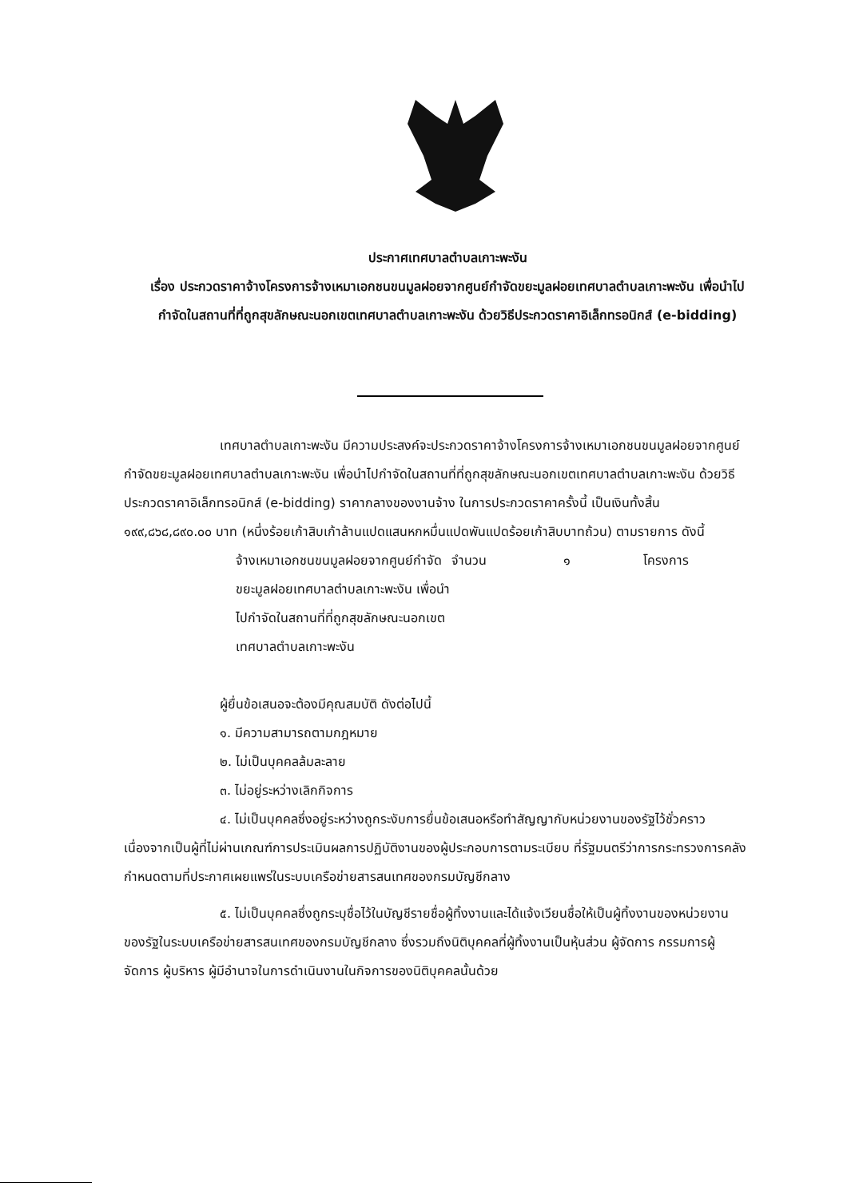ประกาศเทศบาลตำบลเกาะพะงัน
เรื่อง ประกวดราคาจ้างโครงการจ้างเหมาเอกชนขนมูลฝอยจากศูนย์กำจัดขยะมูลฝอยเทศบาลตำบลเกาะพะงัน เพื่อนำไปกำจัดในสถานที่ที่ถูกสุขลักษณะนอกเขตเทศบาลตำบลเกาะพะงัน ด้วยวิธีประกวดราคาอิเล็กทรอนิกส์ (e-bidding)
เทศบาลตำบลเกาะพะงัน มีความประสงค์จะประกวดราคาจ้างโครงการจ้างเหมาเอกชนขนมูลฝอยจากศูนย์กำจัดขยะมูลฝอยเทศบาลตำบลเกาะพะงัน เพื่อนำไปกำจัดในสถานที่ที่ถูกสุขลักษณะนอกเขตเทศบาลตำบลเกาะพะงัน ด้วยวิธีประกวดราคาอิเล็กทรอนิกส์ (e-bidding) ราคากลางของงานจ้าง ในการประกวดราคาครั้งนี้ เป็นเงินทั้งสิ้น ๑๙๙,๘๖๘,๘๙๐.๐๐ บาท (หนึ่งร้อยเก้าสิบเก้าล้านแปดแสนหกหมื่นแปดพันแปดร้อยเก้าสิบบาทถ้วน) ตามรายการ ดังนี้
| จ้างเหมาเอกชนขนมูลฝอยจากศูนย์กำจัดขยะมูลฝอยเทศบาลตำบลเกาะพะงัน เพื่อนำไปกำจัดในสถานที่ที่ถูกสุขลักษณะนอกเขตเทศบาลตำบลเกาะพะงัน | จำนวน | ๑ | โครงการ |
ผู้ยื่นข้อเสนอจะต้องมีคุณสมบัติ ดังต่อไปนี้
๑. มีความสามารถตามกฎหมาย
๒. ไม่เป็นบุคคลล้มละลาย
๓. ไม่อยู่ระหว่างเลิกกิจการ
๔. ไม่เป็นบุคคลซึ่งอยู่ระหว่างถูกระงับการยื่นข้อเสนอหรือทำสัญญากับหน่วยงานของรัฐไว้ชั่วคราว เนื่องจากเป็นผู้ที่ไม่ผ่านเกณฑ์การประเมินผลการปฏิบัติงานของผู้ประกอบการตามระเบียบ ที่รัฐมนตรีว่าการกระทรวงการคลังกำหนดตามที่ประกาศเผยแพร่ในระบบเครือข่ายสารสนเทศของกรมบัญชีกลาง
๕. ไม่เป็นบุคคลซึ่งถูกระบุชื่อไว้ในบัญชีรายชื่อผู้ทิ้งงานและได้แจ้งเวียนชื่อให้เป็นผู้ทิ้งงานของหน่วยงานของรัฐในระบบเครือข่ายสารสนเทศของกรมบัญชีกลาง ซึ่งรวมถึงนิติบุคคลที่ผู้ทิ้งงานเป็นหุ้นส่วน ผู้จัดการ กรรมการผู้จัดการ ผู้บริหาร ผู้มีอำนาจในการดำเนินงานในกิจการของนิติบุคคลนั้นด้วย